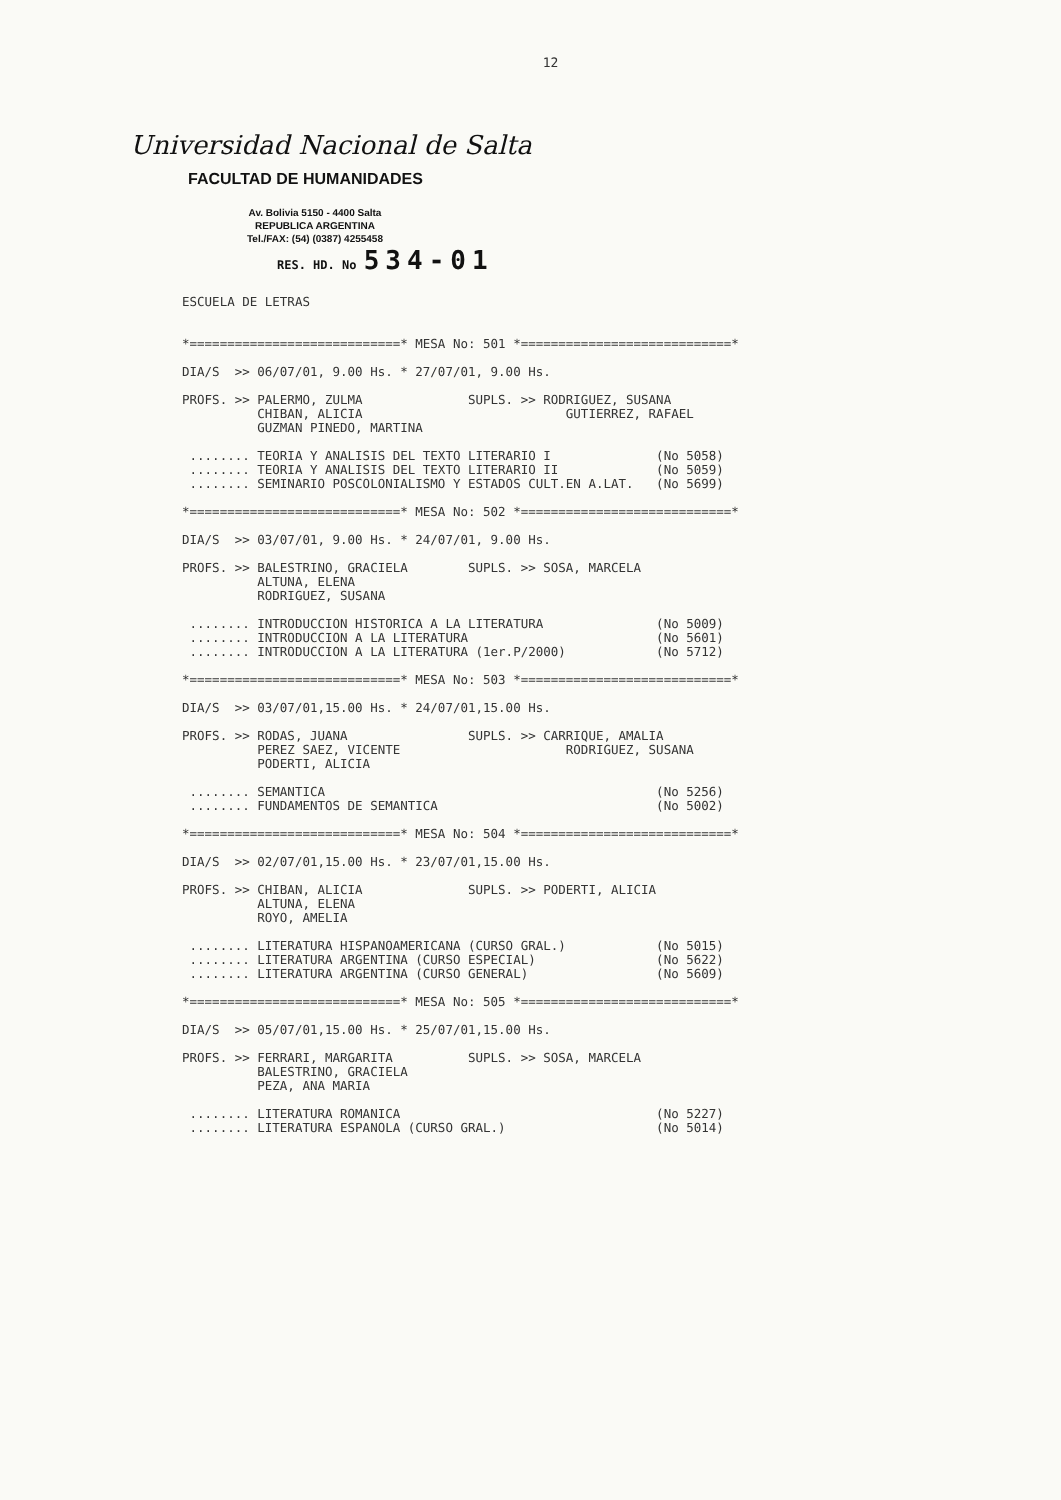12
Universidad Nacional de Salta
FACULTAD DE HUMANIDADES
Av. Bolivia 5150 - 4400 Salta
REPUBLICA ARGENTINA
Tel./FAX: (54) (0387) 4255458
RES. HD. No 534-01
ESCUELA DE LETRAS *============================* MESA No: 501 *============================* DIA/S >> 06/07/01, 9.00 Hs. * 27/07/01, 9.00 Hs. PROFS. >> PALERMO, ZULMA SUPLS. >> RODRIGUEZ, SUSANA CHIBAN, ALICIA GUTIERREZ, RAFAEL GUZMAN PINEDO, MARTINA ........ TEORIA Y ANALISIS DEL TEXTO LITERARIO I (No 5058) ........ TEORIA Y ANALISIS DEL TEXTO LITERARIO II (No 5059) ........ SEMINARIO POSCOLONIALISMO Y ESTADOS CULT.EN A.LAT. (No 5699) *============================* MESA No: 502 *============================* DIA/S >> 03/07/01, 9.00 Hs. * 24/07/01, 9.00 Hs. PROFS. >> BALESTRINO, GRACIELA SUPLS. >> SOSA, MARCELA ALTUNA, ELENA RODRIGUEZ, SUSANA ........ INTRODUCCION HISTORICA A LA LITERATURA (No 5009) ........ INTRODUCCION A LA LITERATURA (No 5601) ........ INTRODUCCION A LA LITERATURA (1er.P/2000) (No 5712) *============================* MESA No: 503 *============================* DIA/S >> 03/07/01,15.00 Hs. * 24/07/01,15.00 Hs. PROFS. >> RODAS, JUANA SUPLS. >> CARRIQUE, AMALIA PEREZ SAEZ, VICENTE RODRIGUEZ, SUSANA PODERTI, ALICIA ........ SEMANTICA (No 5256) ........ FUNDAMENTOS DE SEMANTICA (No 5002) *============================* MESA No: 504 *============================* DIA/S >> 02/07/01,15.00 Hs. * 23/07/01,15.00 Hs. PROFS. >> CHIBAN, ALICIA SUPLS. >> PODERTI, ALICIA ALTUNA, ELENA ROYO, AMELIA ........ LITERATURA HISPANOAMERICANA (CURSO GRAL.) (No 5015) ........ LITERATURA ARGENTINA (CURSO ESPECIAL) (No 5622) ........ LITERATURA ARGENTINA (CURSO GENERAL) (No 5609) *============================* MESA No: 505 *============================* DIA/S >> 05/07/01,15.00 Hs. * 25/07/01,15.00 Hs. PROFS. >> FERRARI, MARGARITA SUPLS. >> SOSA, MARCELA BALESTRINO, GRACIELA PEZA, ANA MARIA ........ LITERATURA ROMANICA (No 5227) ........ LITERATURA ESPANOLA (CURSO GRAL.) (No 5014)